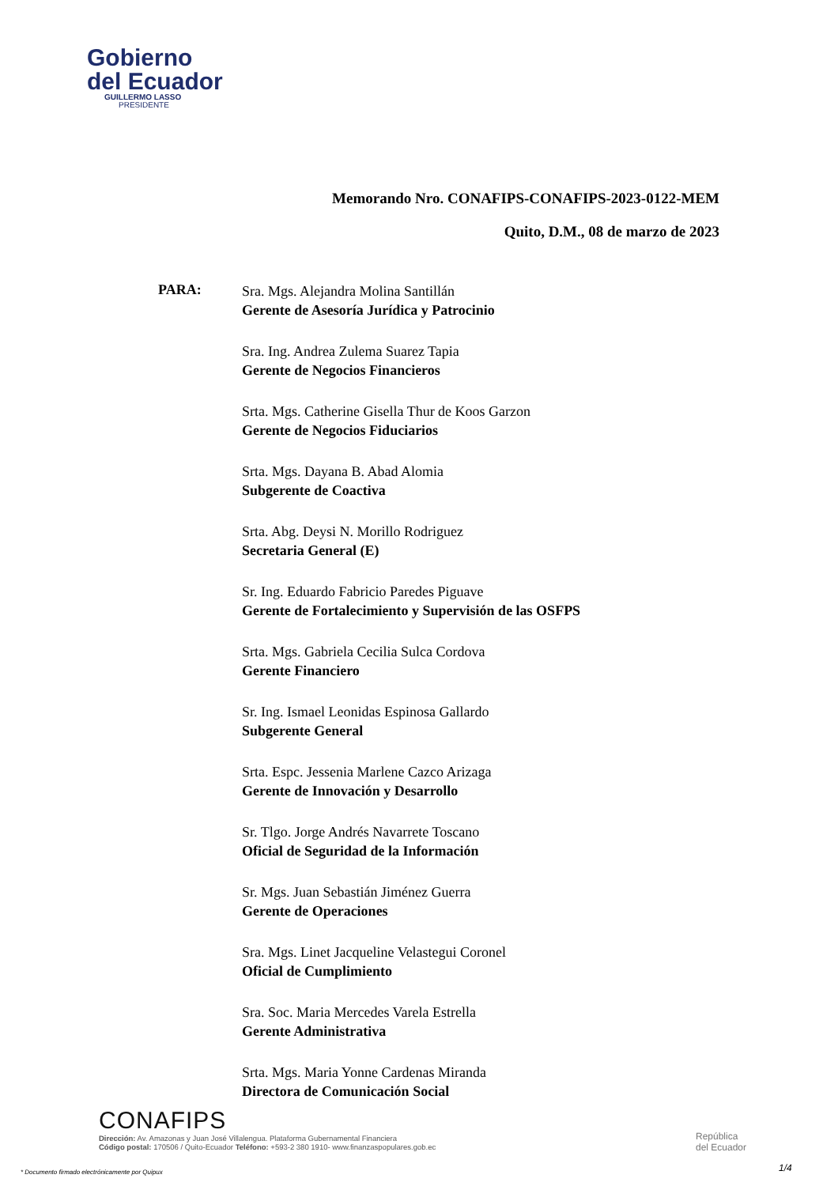Gobierno
del Ecuador
GUILLERMO LASSO
PRESIDENTE
Memorando Nro. CONAFIPS-CONAFIPS-2023-0122-MEM
Quito, D.M., 08 de marzo de 2023
PARA:
Sra. Mgs. Alejandra Molina Santillán
Gerente de Asesoría Jurídica y Patrocinio
Sra. Ing. Andrea Zulema Suarez Tapia
Gerente de Negocios Financieros
Srta. Mgs. Catherine Gisella Thur de Koos Garzon
Gerente de Negocios Fiduciarios
Srta. Mgs. Dayana B. Abad Alomia
Subgerente de Coactiva
Srta. Abg. Deysi N. Morillo Rodriguez
Secretaria General (E)
Sr. Ing. Eduardo Fabricio Paredes Piguave
Gerente de Fortalecimiento y Supervisión de las OSFPS
Srta. Mgs. Gabriela Cecilia Sulca Cordova
Gerente Financiero
Sr. Ing. Ismael Leonidas Espinosa Gallardo
Subgerente General
Srta. Espc. Jessenia Marlene Cazco Arizaga
Gerente de Innovación y Desarrollo
Sr. Tlgo. Jorge Andrés Navarrete Toscano
Oficial de Seguridad de la Información
Sr. Mgs. Juan Sebastián Jiménez Guerra
Gerente de Operaciones
Sra. Mgs. Linet Jacqueline Velastegui Coronel
Oficial de Cumplimiento
Sra. Soc. Maria Mercedes Varela Estrella
Gerente Administrativa
Srta. Mgs. Maria Yonne Cardenas Miranda
Directora de Comunicación Social
CONAFIPS
Dirección: Av. Amazonas y Juan José Villalengua. Plataforma Gubernamental Financiera
Código postal: 170506 / Quito-Ecuador Teléfono: +593-2 380 1910- www.finanzaspopulares.gob.ec
República
del Ecuador
* Documento firmado electrónicamente por Quipux
1/4